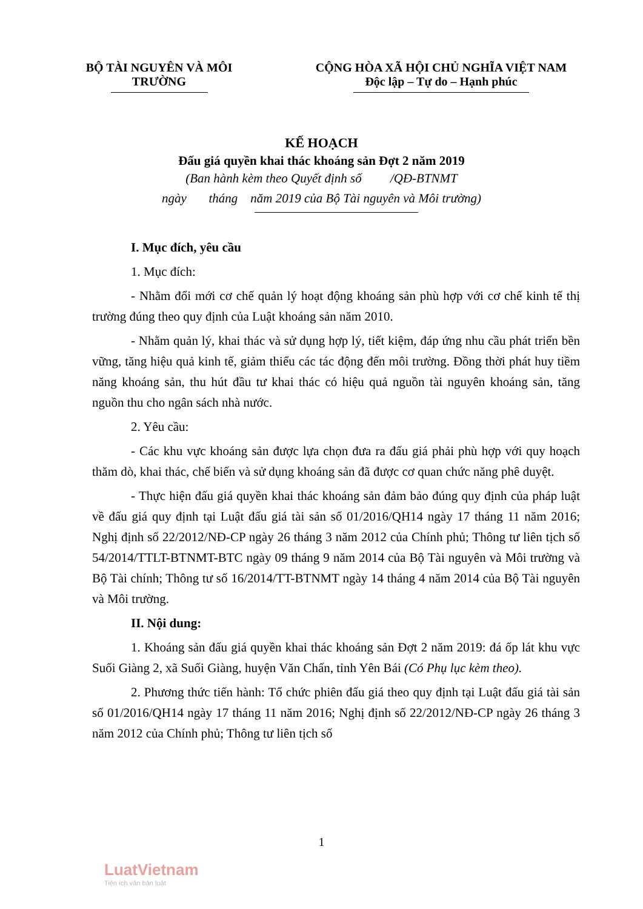BỘ TÀI NGUYÊN VÀ MÔI TRƯỜNG
CỘNG HÒA XÃ HỘI CHỦ NGHĨA VIỆT NAM
Độc lập – Tự do – Hạnh phúc
KẾ HOẠCH
Đấu giá quyền khai thác khoáng sản Đợt 2 năm 2019
(Ban hành kèm theo Quyết định số /QĐ-BTNMT
ngày tháng năm 2019 của Bộ Tài nguyên và Môi trường)
I. Mục đích, yêu cầu
1. Mục đích:
- Nhằm đổi mới cơ chế quản lý hoạt động khoáng sản phù hợp với cơ chế kinh tế thị trường đúng theo quy định của Luật khoáng sản năm 2010.
- Nhằm quản lý, khai thác và sử dụng hợp lý, tiết kiệm, đáp ứng nhu cầu phát triển bền vững, tăng hiệu quả kinh tế, giảm thiểu các tác động đến môi trường. Đồng thời phát huy tiềm năng khoáng sản, thu hút đầu tư khai thác có hiệu quả nguồn tài nguyên khoáng sản, tăng nguồn thu cho ngân sách nhà nước.
2. Yêu cầu:
- Các khu vực khoáng sản được lựa chọn đưa ra đấu giá phải phù hợp với quy hoạch thăm dò, khai thác, chế biến và sử dụng khoáng sản đã được cơ quan chức năng phê duyệt.
- Thực hiện đấu giá quyền khai thác khoáng sản đảm bảo đúng quy định của pháp luật về đấu giá quy định tại Luật đấu giá tài sản số 01/2016/QH14 ngày 17 tháng 11 năm 2016; Nghị định số 22/2012/NĐ-CP ngày 26 tháng 3 năm 2012 của Chính phủ; Thông tư liên tịch số 54/2014/TTLT-BTNMT-BTC ngày 09 tháng 9 năm 2014 của Bộ Tài nguyên và Môi trường và Bộ Tài chính; Thông tư số 16/2014/TT-BTNMT ngày 14 tháng 4 năm 2014 của Bộ Tài nguyên và Môi trường.
II. Nội dung:
1. Khoáng sản đấu giá quyền khai thác khoáng sản Đợt 2 năm 2019: đá ốp lát khu vực Suối Giàng 2, xã Suối Giàng, huyện Văn Chấn, tỉnh Yên Bái (Có Phụ lục kèm theo).
2. Phương thức tiến hành: Tổ chức phiên đấu giá theo quy định tại Luật đấu giá tài sản số 01/2016/QH14 ngày 17 tháng 11 năm 2016; Nghị định số 22/2012/NĐ-CP ngày 26 tháng 3 năm 2012 của Chính phủ; Thông tư liên tịch số
1
LuatVietnam
Tiện ích văn bản luật